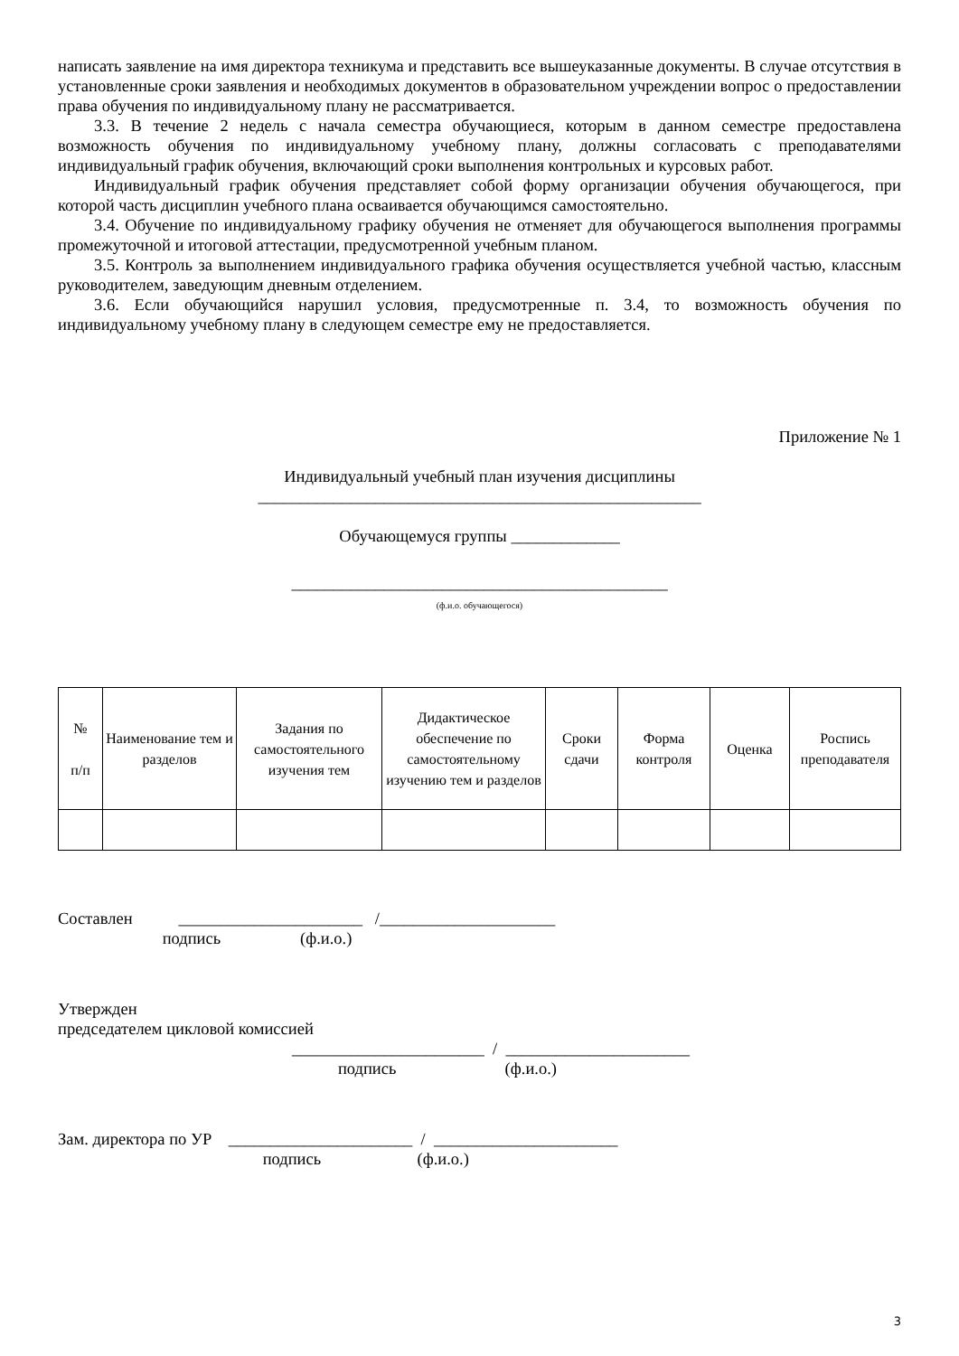написать заявление на имя директора техникума и представить все вышеуказанные документы. В случае отсутствия в установленные сроки заявления и необходимых документов в образовательном учреждении вопрос о предоставлении права обучения по индивидуальному плану не рассматривается.
3.3. В течение 2 недель с начала семестра обучающиеся, которым в данном семестре предоставлена возможность обучения по индивидуальному учебному плану, должны согласовать с преподавателями индивидуальный график обучения, включающий сроки выполнения контрольных и курсовых работ.
Индивидуальный график обучения представляет собой форму организации обучения обучающегося, при которой часть дисциплин учебного плана осваивается обучающимся самостоятельно.
3.4. Обучение по индивидуальному графику обучения не отменяет для обучающегося выполнения программы промежуточной и итоговой аттестации, предусмотренной учебным планом.
3.5. Контроль за выполнением индивидуального графика обучения осуществляется учебной частью, классным руководителем, заведующим дневным отделением.
3.6. Если обучающийся нарушил условия, предусмотренные п. 3.4, то возможность обучения по индивидуальному учебному плану в следующем семестре ему не предоставляется.
Приложение № 1
Индивидуальный учебный план изучения дисциплины
_____________________________________________________
Обучающемуся группы _____________
_____________________________________________
(ф.и.о. обучающегося)
| № п/п | Наименование тем и разделов | Задания по самостоятельного изучения тем | Дидактическое обеспечение по самостоятельному изучению тем и разделов | Сроки сдачи | Форма контроля | Оценка | Роспись преподавателя |
| --- | --- | --- | --- | --- | --- | --- | --- |
Составлен ______________________ /_____________________ подпись (ф.и.о.)
Утвержден
председателем цикловой комиссией
_______________________ / ______________________ подпись (ф.и.о.)
Зам. директора по УР ______________________ / ______________________ подпись (ф.и.о.)
3